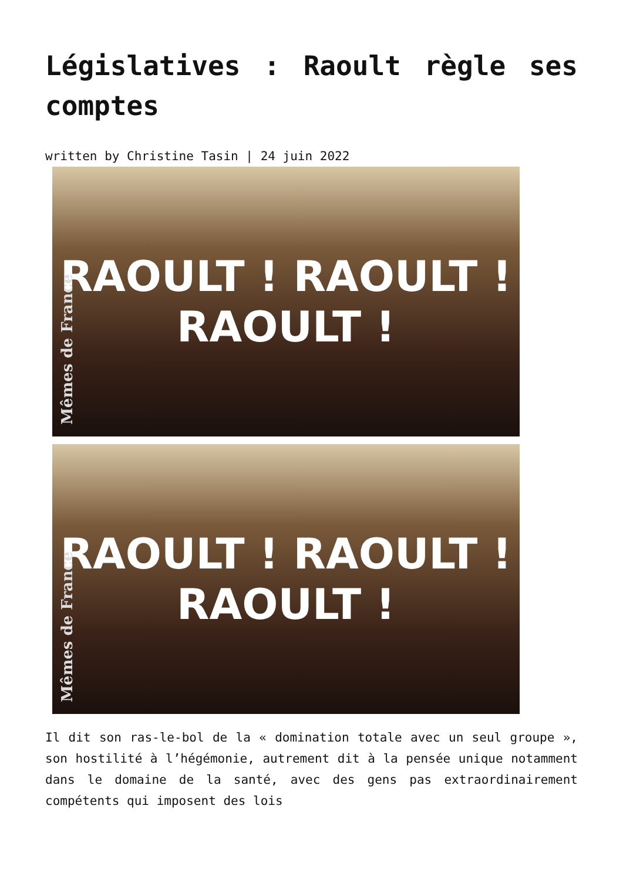Législatives : Raoult règle ses comptes
written by Christine Tasin | 24 juin 2022
RAOULT ! RAOULT !
RAOULT !
Mêmes de France
RAOULT ! RAOULT !
RAOULT !
Mêmes de France
Il dit son ras-le-bol de la « domination totale avec un seul groupe », son hostilité à l’hégémonie, autrement dit à la pensée unique notamment dans le domaine de la santé, avec des gens pas extraordinairement compétents qui imposent des lois